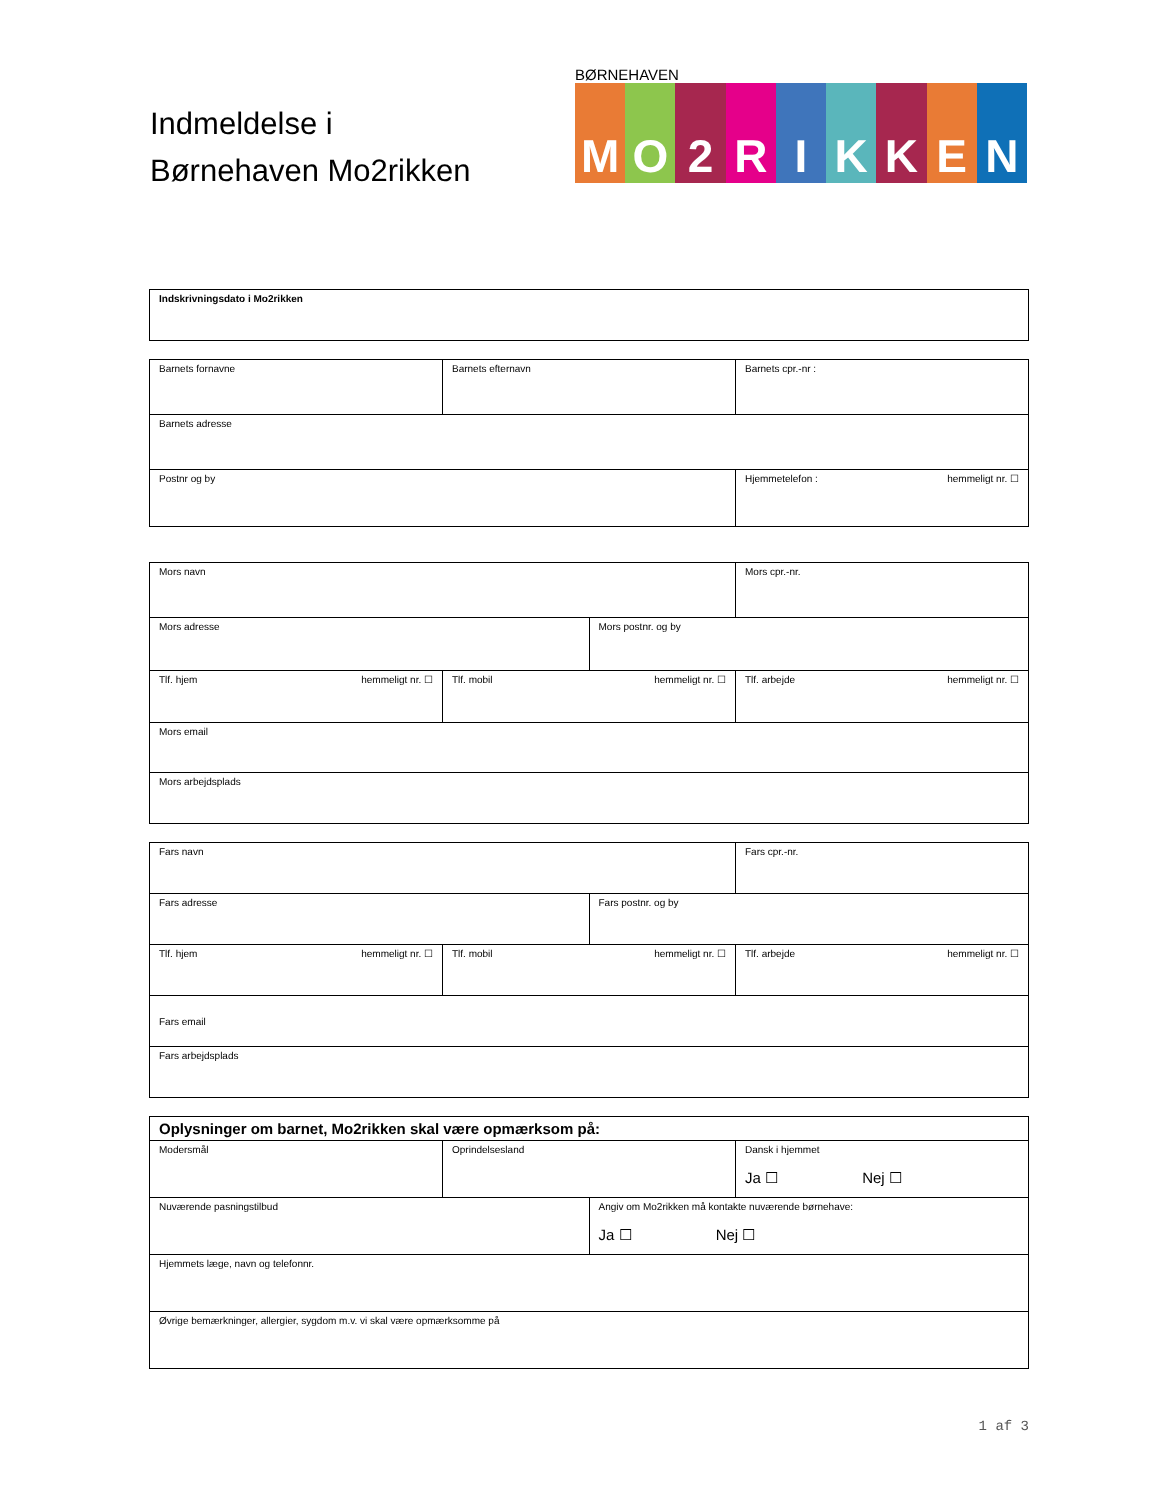Indmeldelse i
Børnehaven Mo2rikken
BØRNEHAVEN
MO 2 RIKKEN
| Indskrivningsdato i Mo2rikken |
| Barnets fornavne | Barnets efternavn | Barnets cpr.-nr : |
| Barnets adresse | | |
| Postnr og by | | Hjemmetelefon : hemmeligt nr. ☐ |
| Mors navn | | | Mors cpr.-nr. |
| Mors adresse | | Mors postnr. og by | |
| Tlf. hjem hemmeligt nr. ☐ | Tlf. mobil hemmeligt nr. ☐ | | Tlf. arbejde hemmeligt nr. ☐ |
| Mors email | | | |
| Mors arbejdsplads | | | |
| Fars navn | | | Fars cpr.-nr. |
| Fars adresse | | Fars postnr. og by | |
| Tlf. hjem hemmeligt nr. ☐ | Tlf. mobil hemmeligt nr. ☐ | | Tlf. arbejde hemmeligt nr. ☐ |
| Fars email | | | |
| Fars arbejdsplads | | | |
| Oplysninger om barnet, Mo2rikken skal være opmærksom på: | | | |
| Modersmål | Oprindelsesland | | Dansk i hjemmet Ja ☐ Nej ☐ |
| Nuværende pasningstilbud | | Angiv om Mo2rikken må kontakte nuværende børnehave: Ja ☐ Nej ☐ | |
| Hjemmets læge, navn og telefonnr. | | | |
| Øvrige bemærkninger, allergier, sygdom m.v. vi skal være opmærksomme på | | | |
1 af 3